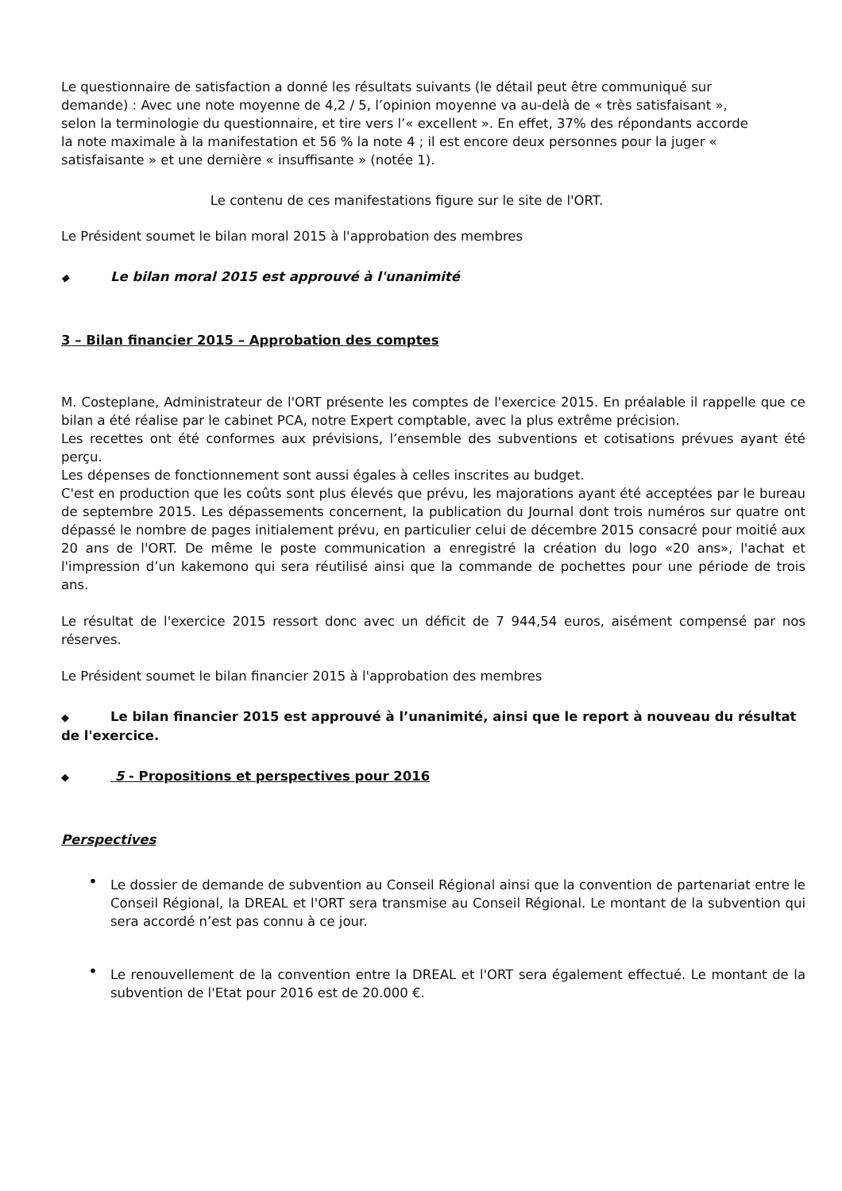Le questionnaire de satisfaction a donné les résultats suivants (le détail peut être communiqué sur demande) : Avec une note moyenne de 4,2 / 5, l’opinion moyenne va au-delà de « très satisfaisant », selon la terminologie du questionnaire, et tire vers l’« excellent ». En effet, 37% des répondants accorde la note maximale à la manifestation et 56 % la note 4 ; il est encore deux personnes pour la juger « satisfaisante » et une dernière « insuffisante » (notée 1).
Le contenu de ces manifestations figure sur le site de l'ORT.
Le Président soumet le bilan moral 2015 à l'approbation des membres
◆ Le bilan moral 2015 est approuvé à l'unanimité
3 – Bilan financier 2015 – Approbation des comptes
M. Costeplane, Administrateur de l'ORT présente les comptes de l'exercice 2015. En préalable il rappelle que ce bilan a été réalise par le cabinet PCA, notre Expert comptable, avec la plus extrême précision.
Les recettes ont été conformes aux prévisions, l’ensemble des subventions et cotisations prévues ayant été perçu.
Les dépenses de fonctionnement sont aussi égales à celles inscrites au budget.
C'est en production que les coûts sont plus élevés que prévu, les majorations ayant été acceptées par le bureau de septembre 2015. Les dépassements concernent, la publication du Journal dont trois numéros sur quatre ont dépassé le nombre de pages initialement prévu, en particulier celui de décembre 2015 consacré pour moitié aux 20 ans de l'ORT. De même le poste communication a enregistré la création du logo «20 ans», l'achat et l'impression d’un kakemono qui sera réutilisé ainsi que la commande de pochettes pour une période de trois ans.
Le résultat de l'exercice 2015 ressort donc avec un déficit de 7 944,54 euros, aisément compensé par nos réserves.
Le Président soumet le bilan financier 2015 à l'approbation des membres
◆ Le bilan financier 2015 est approuvé à l’unanimité, ainsi que le report à nouveau du résultat de l'exercice.
◆ 5 - Propositions et perspectives pour 2016
Perspectives
• Le dossier de demande de subvention au Conseil Régional ainsi que la convention de partenariat entre le Conseil Régional, la DREAL et l'ORT sera transmise au Conseil Régional. Le montant de la subvention qui sera accordé n’est pas connu à ce jour.
• Le renouvellement de la convention entre la DREAL et l'ORT sera également effectué. Le montant de la subvention de l'Etat pour 2016 est de 20.000 €.